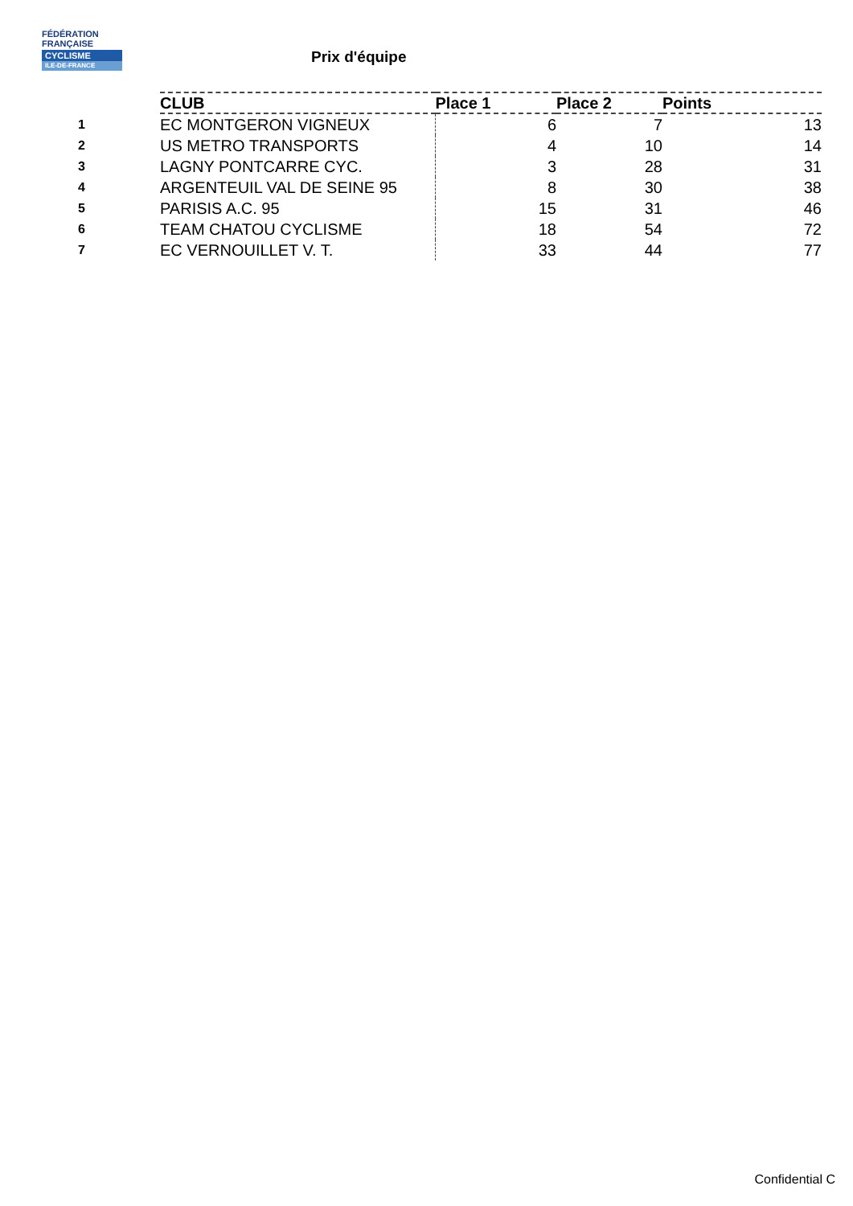FÉDÉRATION
FRANÇAISE
CYCLISME
ILE-DE-FRANCE
Prix d'équipe
| | CLUB | Place 1 | Place 2 | Points |
| --- | --- | --- | --- | --- |
| 1 | EC MONTGERON VIGNEUX | 6 | 7 | 13 |
| 2 | US METRO TRANSPORTS | 4 | 10 | 14 |
| 3 | LAGNY PONTCARRE CYC. | 3 | 28 | 31 |
| 4 | ARGENTEUIL VAL DE SEINE 95 | 8 | 30 | 38 |
| 5 | PARISIS A.C. 95 | 15 | 31 | 46 |
| 6 | TEAM CHATOU CYCLISME | 18 | 54 | 72 |
| 7 | EC VERNOUILLET V. T. | 33 | 44 | 77 |
Confidential C